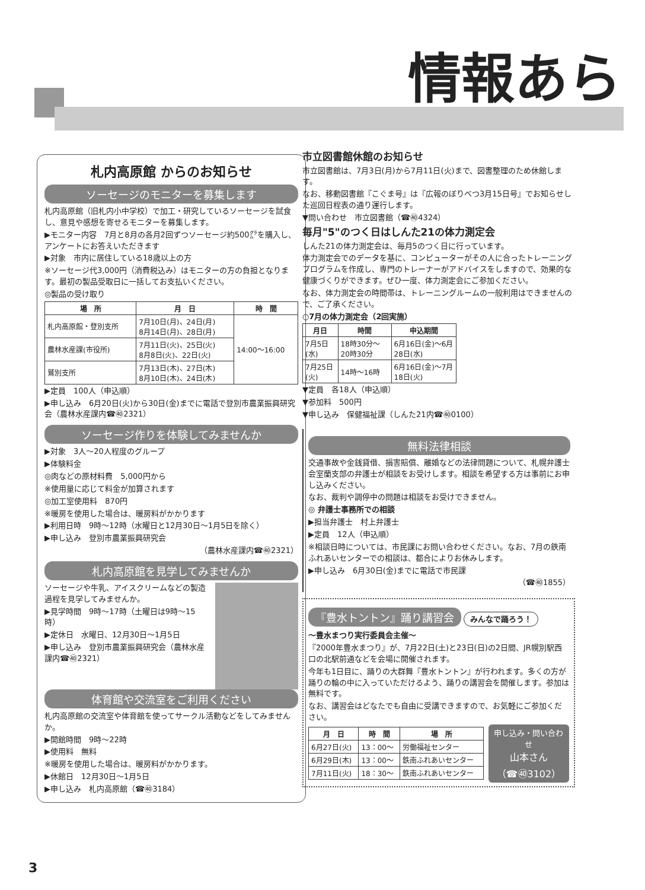情報あら
札内高原館 からのお知らせ
ソーセージのモニターを募集します
札内高原館（旧札内小中学校）で加工・研究しているソーセージを試食し、意見や感想を寄せるモニターを募集します。
▶モニター内容　7月と8月の各月2回ずつソーセージ約500㌘を購入し、アンケートにお答えいただきます
▶対象　市内に居住している18歳以上の方
※ソーセージ代3,000円（消費税込み）はモニターの方の負担となります。最初の製品受取日に一括してお支払いください。
◎製品の受け取り
| 場 所 | 月 日 | 時 間 |
| --- | --- | --- |
| 札内高原館・登別支所 | 7月10日(月)、24日(月) 8月14日(月)、28日(月) | 14:00～16:00 |
| 農林水産課(市役所) | 7月11日(火)、25日(火) 8月8日(火)、22日(火) | |
| 鷲別支所 | 7月13日(木)、27日(木) 8月10日(木)、24日(木) | |
▶定員　100人（申込順）
▶申し込み　6月20日(火)から30日(金)までに電話で登別市農業振興研究会（農林水産課内☎㊵2321）
ソーセージ作りを体験してみませんか
▶対象　3人～20人程度のグループ
▶体験料金
◎肉などの原材料費　5,000円から
※使用量に応じて料金が加算されます
◎加工室使用料　870円
※暖房を使用した場合は、暖房料がかかります
▶利用日時　9時～12時（水曜日と12月30日～1月5日を除く）
▶申し込み　登別市農業振興研究会
（農林水産課内☎㊵2321）
札内高原館を見学してみませんか
ソーセージや牛乳、アイスクリームなどの製造過程を見学してみませんか。
▶見学時間　9時～17時（土曜日は9時～15時）
▶定休日　水曜日、12月30日～1月5日
▶申し込み　登別市農業振興研究会（農林水産課内☎㊵2321）
体育館や交流室をご利用ください
札内高原館の交流室や体育館を使ってサークル活動などをしてみませんか。
▶開館時間　9時～22時
▶使用料　無料
※暖房を使用した場合は、暖房料がかかります。
▶休館日　12月30日～1月5日
▶申し込み　札内高原館（☎㊵3184）
市立図書館休館のお知らせ
市立図書館は、7月3日(月)から7月11日(火)まで、図書整理のため休館します。
なお、移動図書館『こぐま号』は『広報のぼりべつ3月15日号』でお知らせした巡回日程表の通り運行します。
▼問い合わせ　市立図書館（☎㊵4324）
毎月"5"のつく日はしんた21の体力測定会
しんた21の体力測定会は、毎月5のつく日に行っています。
体力測定会でのデータを基に、コンピューターがその人に合ったトレーニングプログラムを作成し、専門のトレーナーがアドバイスをしますので、効果的な健康づくりができます。ぜひ一度、体力測定会にご参加ください。
なお、体力測定会の時間帯は、トレーニングルームの一般利用はできませんので、ご了承ください。
○7月の体力測定会（2回実施）
| 月日 | 時間 | 申込期間 |
| --- | --- | --- |
| 7月5日(水) | 18時30分～20時30分 | 6月16日(金)～6月28日(水) |
| 7月25日(火) | 14時～16時 | 6月16日(金)～7月18日(火) |
▼定員　各18人（申込順）
▼参加料　500円
▼申し込み　保健福祉課（しんた21内☎㊵0100）
無料法律相談
交通事故や金銭貸借、損害賠償、離婚などの法律問題について、札幌弁護士会室蘭支部の弁護士が相談をお受けします。相談を希望する方は事前にお申し込みください。
なお、裁判や調停中の問題は相談をお受けできません。
◎ 弁護士事務所での相談
▶担当弁護士　村上弁護士
▶定員　12人（申込順）
※相談日時については、市民課にお問い合わせください。なお、7月の鉄南ふれあいセンターでの相談は、都合によりお休みします。
▶申し込み　6月30日(金)までに電話で市民課
（☎㊵1855）
『豊水トントン』踊り講習会
みんなで踊ろう！
～豊水まつり実行委員会主催～
『2000年豊水まつり』が、7月22日(土)と23日(日)の2日間、JR幌別駅西口の北駅前通などを会場に開催されます。
今年も1日目に、踊りの大群舞『豊水トントン』が行われます。多くの方が踊りの輪の中に入っていただけるよう、踊りの講習会を開催します。参加は無料です。
なお、講習会はどなたでも自由に受講できますので、お気軽にご参加ください。
| 月 日 | 時 間 | 場 所 |
| --- | --- | --- |
| 6月27日(火) | 13：00～ | 労働福祉センター |
| 6月29日(木) | 13：00～ | 鉄南ふれあいセンター |
| 7月11日(火) | 18：30～ | 鉄南ふれあいセンター |
申し込み・問い合わせ
山本さん
（☎㊵3102）
3